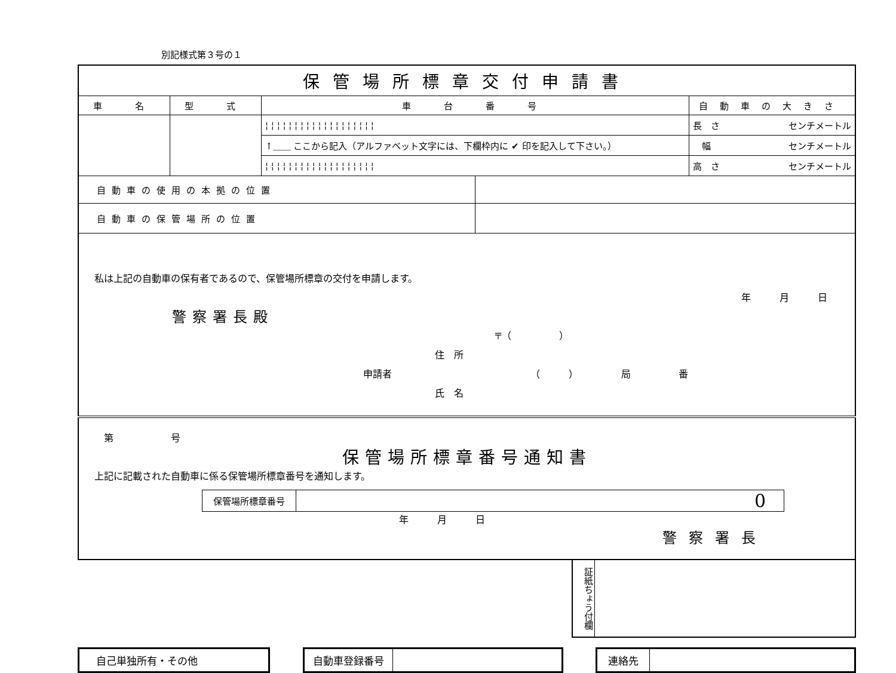別記様式第３号の１
| 保管場所標章交付申請書 | | | | |
| 車 名 | 型 式 | 車 台 番 号 | | 自動車の大きさ |
| | | ¦ ¦ ¦ ¦ ¦ ¦ ¦ ¦ ¦ ¦ ¦ ¦ ¦ ¦ ¦ ¦ ¦ ¦ ¦ | | 長 さ センチメートル |
| | | ↑＿＿ ここから記入（アルファベット文字には、下欄枠内に ✔ 印を記入して下さい。） | | 幅 センチメートル |
| | | ¦ ¦ ¦ ¦ ¦ ¦ ¦ ¦ ¦ ¦ ¦ ¦ ¦ ¦ ¦ ¦ ¦ ¦ ¦ | | 高 さ センチメートル |
| 自動車の使用の本拠の位置 | | | | |
| 自動車の保管場所の位置 | | | | |
| 私は上記の自動車の保有者であるので、保管場所標章の交付を申請します。 年 月 日 警察署長殿 〒（ ） 住 所 申請者 （ ） 局 番 氏 名 | | | | |
| 第 号 保管場所標章番号通知書 上記に記載された自動車に係る保管場所標章番号を通知します。 / 保管場所標章番号 / 0 / 年 月 日 警察署長 | | | | |
証紙ちょう付欄
自己単独所有・その他 自動車登録番号 連絡先